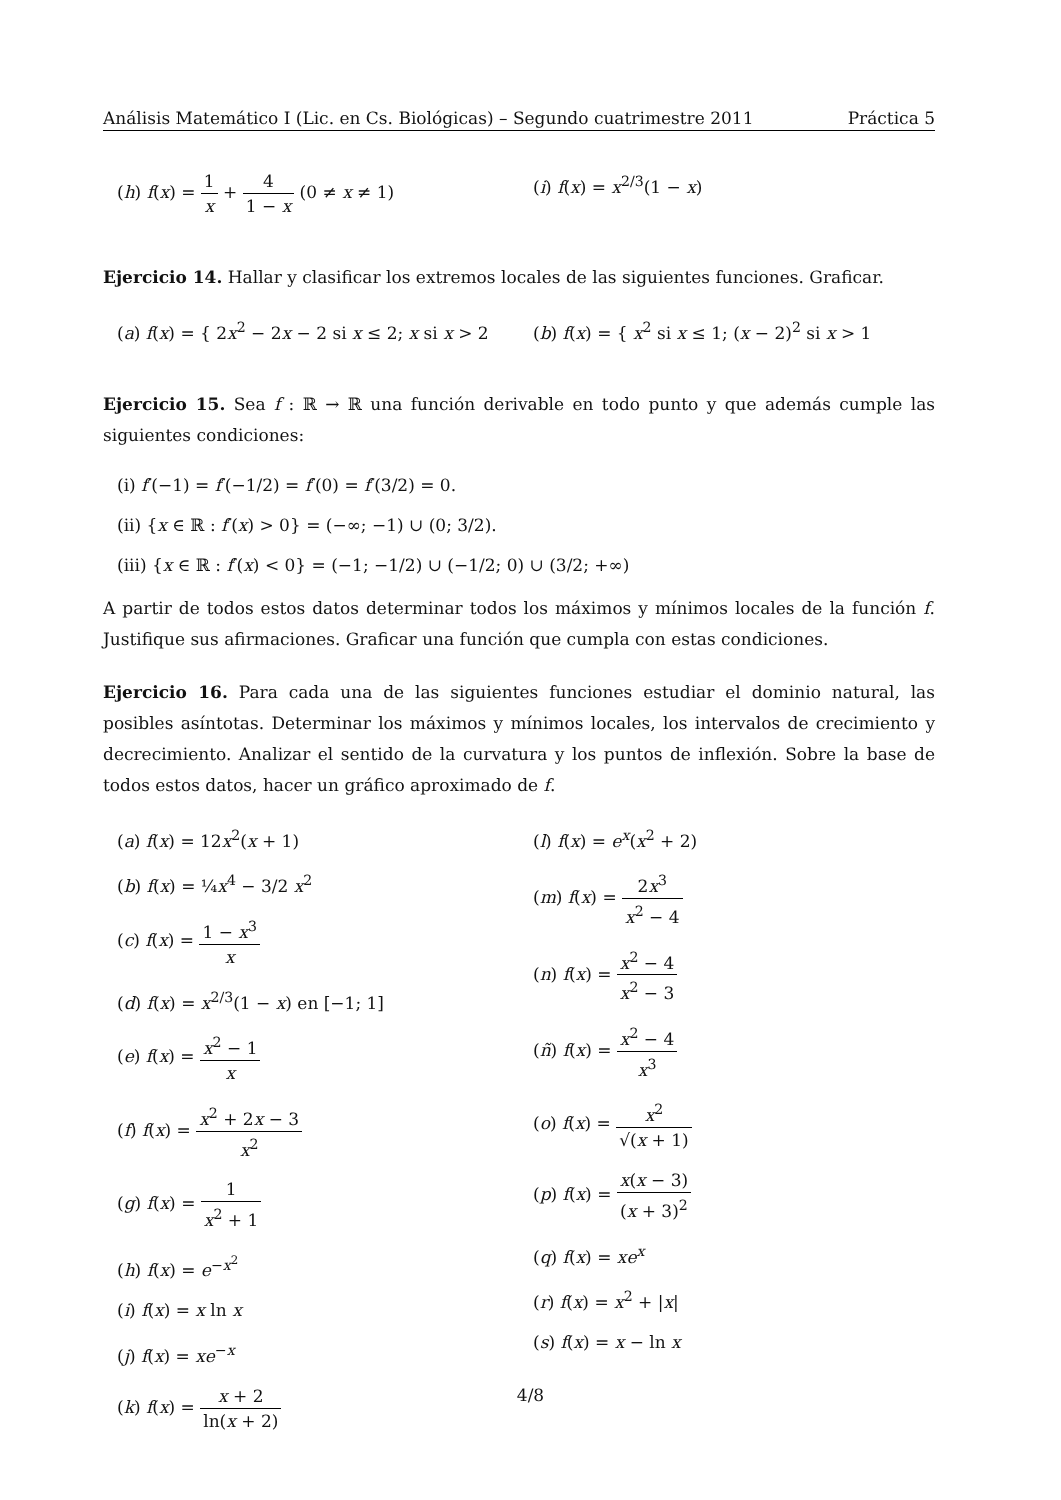Análisis Matemático I (Lic. en Cs. Biológicas) – Segundo cuatrimestre 2011 Práctica 5
(h) f(x) = 1 x + 4 1 − x (0 ≠ x ≠ 1)
(i) f(x) = x<sup>2/3</sup>(1 − x)
Ejercicio 14. Hallar y clasificar los extremos locales de las siguientes funciones. Graficar.
(a) f(x) = { 2x<sup>2</sup> − 2x − 2 si x ≤ 2; x si x > 2
(b) f(x) = { x<sup>2</sup> si x ≤ 1; (x − 2)<sup>2</sup> si x > 1
Ejercicio 15. Sea f : ℝ → ℝ una función derivable en todo punto y que además cumple las siguientes condiciones:
(i) f′(−1) = f′(−1/2) = f′(0) = f′(3/2) = 0.
(ii) {x ∈ ℝ : f′(x) > 0} = (−∞; −1) ∪ (0; 3/2).
(iii) {x ∈ ℝ : f′(x) < 0} = (−1; −1/2) ∪ (−1/2; 0) ∪ (3/2; +∞)
A partir de todos estos datos determinar todos los máximos y mínimos locales de la función f. Justifique sus afirmaciones. Graficar una función que cumpla con estas condiciones.
Ejercicio 16. Para cada una de las siguientes funciones estudiar el dominio natural, las posibles asíntotas. Determinar los máximos y mínimos locales, los intervalos de crecimiento y decrecimiento. Analizar el sentido de la curvatura y los puntos de inflexión. Sobre la base de todos estos datos, hacer un gráfico aproximado de f.
(a) f(x) = 12x<sup>2</sup>(x + 1)
(b) f(x) = ¼x<sup>4</sup> − 3/2 x<sup>2</sup>
(c) f(x) = 1 − x<sup>3</sup> x
(d) f(x) = x<sup>2/3</sup>(1 − x) en [−1; 1]
(e) f(x) = x<sup>2</sup> − 1 x
(f) f(x) = x<sup>2</sup> + 2x − 3 x<sup>2</sup>
(g) f(x) = 1 x<sup>2</sup> + 1
(h) f(x) = e<sup>−x<sup>2</sup></sup>
(i) f(x) = x ln x
(j) f(x) = xe<sup>−x</sup>
(k) f(x) = x + 2 ln(x + 2)
(l) f(x) = e<sup>x</sup>(x<sup>2</sup> + 2)
(m) f(x) = 2x<sup>3</sup> x<sup>2</sup> − 4
(n) f(x) = x<sup>2</sup> − 4 x<sup>2</sup> − 3
(ñ) f(x) = x<sup>2</sup> − 4 x<sup>3</sup>
(o) f(x) = x<sup>2</sup> √(x + 1)
(p) f(x) = x(x − 3) (x + 3)<sup>2</sup>
(q) f(x) = xe<sup>x</sup>
(r) f(x) = x<sup>2</sup> + |x|
(s) f(x) = x − ln x
4/8